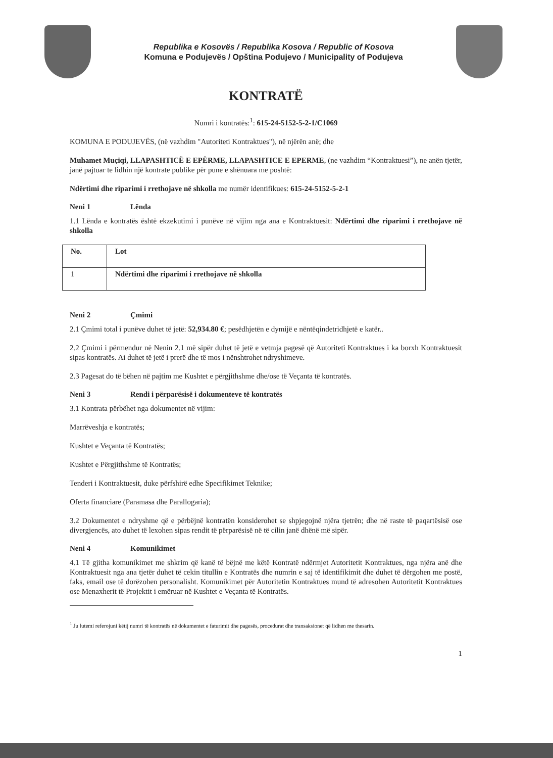Republika e Kosovës / Republika Kosova / Republic of Kosova
Komuna e Podujevës / Opština Podujevo / Municipality of Podujeva
KONTRATË
Numri i kontratës:<sup>1</sup>: 615-24-5152-5-2-1/C1069
KOMUNA E PODUJEVËS, (në vazhdim "Autoriteti Kontraktues"), në njërën anë; dhe
Muhamet Muçiqi, LLAPASHTICË E EPËRME, LLAPASHTICE E EPERME, (ne vazhdim “Kontraktuesi”), ne anën tjetër, janë pajtuar te lidhin një kontrate publike për pune e shënuara me poshtë:
Ndërtimi dhe riparimi i rrethojave në shkolla me numër identifikues: 615-24-5152-5-2-1
Neni 1 Lënda
1.1 Lënda e kontratës është ekzekutimi i punëve në vijim nga ana e Kontraktuesit: Ndërtimi dhe riparimi i rrethojave në shkolla
| No. | Lot |
| --- | --- |
| 1 | Ndërtimi dhe riparimi i rrethojave në shkolla |
Neni 2 Çmimi
2.1 Çmimi total i punëve duhet të jetë: 52,934.80 €; pesëdhjetën e dymijë e nëntëqindetridhjetë e katër..
2.2 Çmimi i përmendur në Nenin 2.1 më sipër duhet të jetë e vetmja pagesë që Autoriteti Kontraktues i ka borxh Kontraktuesit sipas kontratës. Ai duhet të jetë i prerë dhe të mos i nënshtrohet ndryshimeve.
2.3 Pagesat do të bëhen në pajtim me Kushtet e përgjithshme dhe/ose të Veçanta të kontratës.
Neni 3 Rendi i përparësisë i dokumenteve të kontratës
3.1 Kontrata përbëhet nga dokumentet në vijim:
Marrëveshja e kontratës;
Kushtet e Veçanta të Kontratës;
Kushtet e Përgjithshme të Kontratës;
Tenderi i Kontraktuesit, duke përfshirë edhe Specifikimet Teknike;
Oferta financiare (Paramasa dhe Parallogaria);
3.2 Dokumentet e ndryshme që e përbëjnë kontratën konsiderohet se shpjegojnë njëra tjetrën; dhe në raste të paqartësisë ose divergjencës, ato duhet të lexohen sipas rendit të përparësisë në të cilin janë dhënë më sipër.
Neni 4 Komunikimet
4.1 Të gjitha komunikimet me shkrim që kanë të bëjnë me këtë Kontratë ndërmjet Autoritetit Kontraktues, nga njëra anë dhe Kontraktuesit nga ana tjetër duhet të cekin titullin e Kontratës dhe numrin e saj të identifikimit dhe duhet të dërgohen me postë, faks, email ose të dorëzohen personalisht. Komunikimet për Autoritetin Kontraktues mund të adresohen Autoritetit Kontraktues ose Menaxherit të Projektit i emëruar në Kushtet e Veçanta të Kontratës.
<sup>1</sup> Ju lutemi referojuni këtij numri të kontratës në dokumentet e faturimit dhe pagesës, procedurat dhe transaksionet që lidhen me thesarin.
1